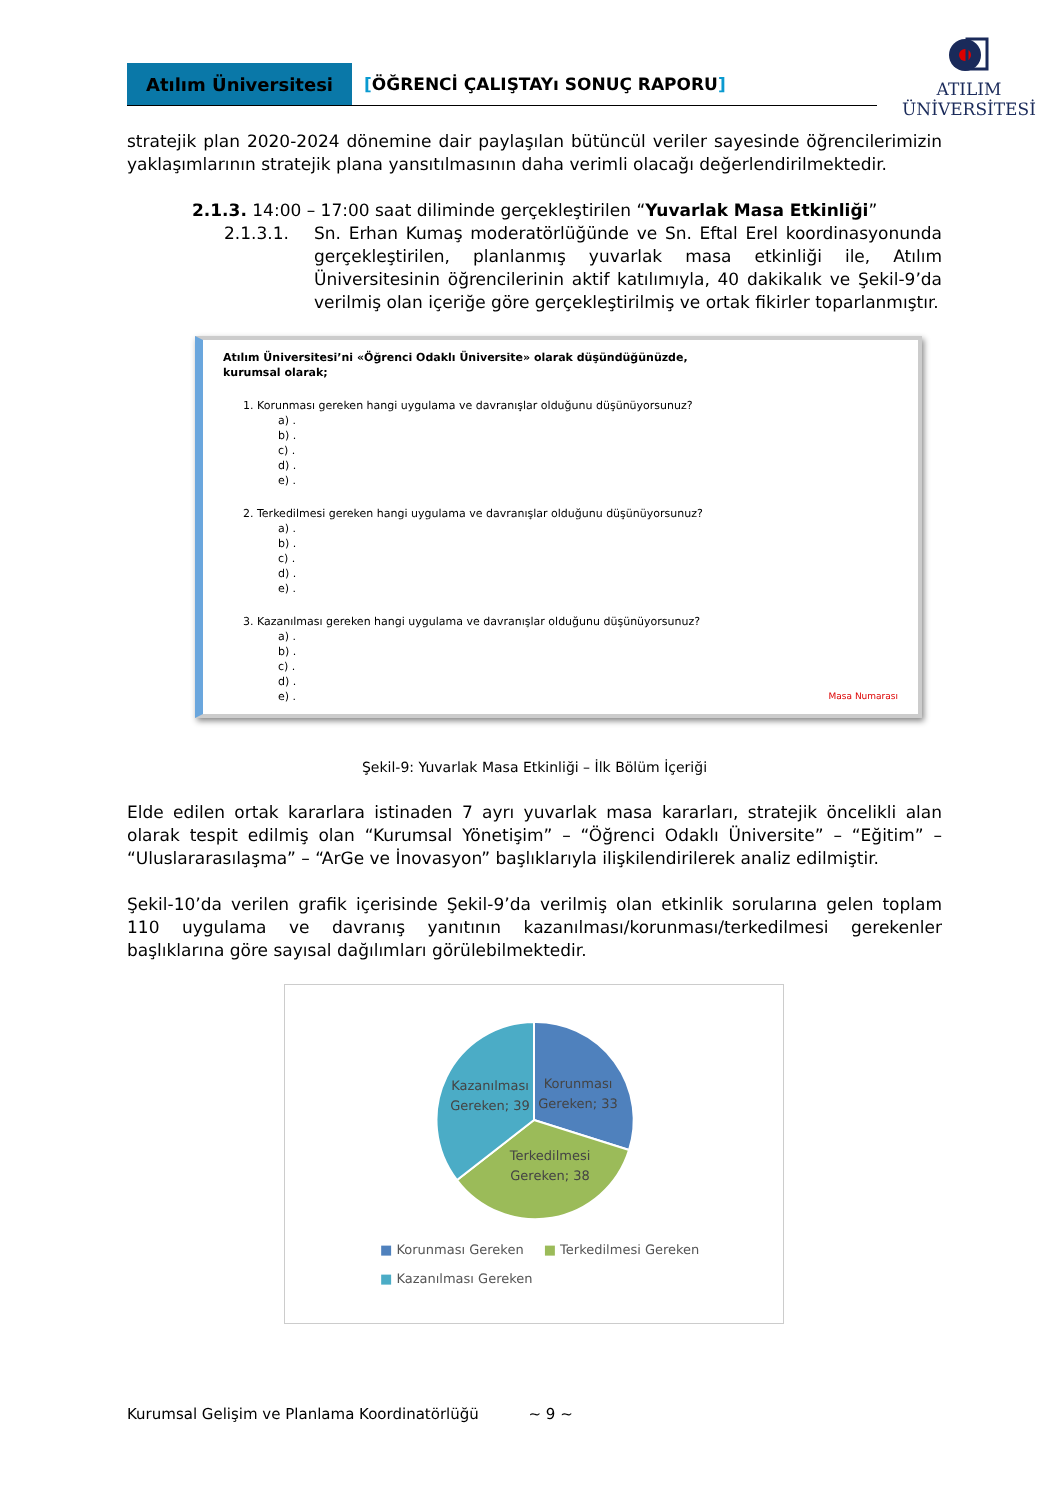Atılım Üniversitesi
[ÖĞRENCİ ÇALIŞTAYı SONUÇ RAPORU]
ATILIM
ÜNİVERSİTESİ
stratejik plan 2020-2024 dönemine dair paylaşılan bütüncül veriler sayesinde öğrencilerimizin yaklaşımlarının stratejik plana yansıtılmasının daha verimli olacağı değerlendirilmektedir.
2.1.3. 14:00 – 17:00 saat diliminde gerçekleştirilen “Yuvarlak Masa Etkinliği”
2.1.3.1. Sn. Erhan Kumaş moderatörlüğünde ve Sn. Eftal Erel koordinasyonunda gerçekleştirilen, planlanmış yuvarlak masa etkinliği ile, Atılım Üniversitesinin öğrencilerinin aktif katılımıyla, 40 dakikalık ve Şekil-9’da verilmiş olan içeriğe göre gerçekleştirilmiş ve ortak fikirler toparlanmıştır.
Atılım Üniversitesi’ni «Öğrenci Odaklı Üniversite» olarak düşündüğünüzde,
kurumsal olarak;
1. Korunması gereken hangi uygulama ve davranışlar olduğunu düşünüyorsunuz?
a) .
b) .
c) .
d) .
e) .
2. Terkedilmesi gereken hangi uygulama ve davranışlar olduğunu düşünüyorsunuz?
a) .
b) .
c) .
d) .
e) .
3. Kazanılması gereken hangi uygulama ve davranışlar olduğunu düşünüyorsunuz?
a) .
b) .
c) .
d) .
e) . Masa Numarası
Şekil-9: Yuvarlak Masa Etkinliği – İlk Bölüm İçeriği
Elde edilen ortak kararlara istinaden 7 ayrı yuvarlak masa kararları, stratejik öncelikli alan olarak tespit edilmiş olan “Kurumsal Yönetişim” – “Öğrenci Odaklı Üniversite” – “Eğitim” – “Uluslararasılaşma” – “ArGe ve İnovasyon” başlıklarıyla ilişkilendirilerek analiz edilmiştir.
Şekil-10’da verilen grafik içerisinde Şekil-9’da verilmiş olan etkinlik sorularına gelen toplam 110 uygulama ve davranış yanıtının kazanılması/korunması/terkedilmesi gerekenler başlıklarına göre sayısal dağılımları görülebilmektedir.
Kazanılması
Gereken; 39
Korunması
Gereken; 33
Terkedilmesi
Gereken; 38
■ Korunması Gereken
■ Terkedilmesi Gereken
■ Kazanılması Gereken
Kurumsal Gelişim ve Planlama Koordinatörlüğü ~ 9 ~